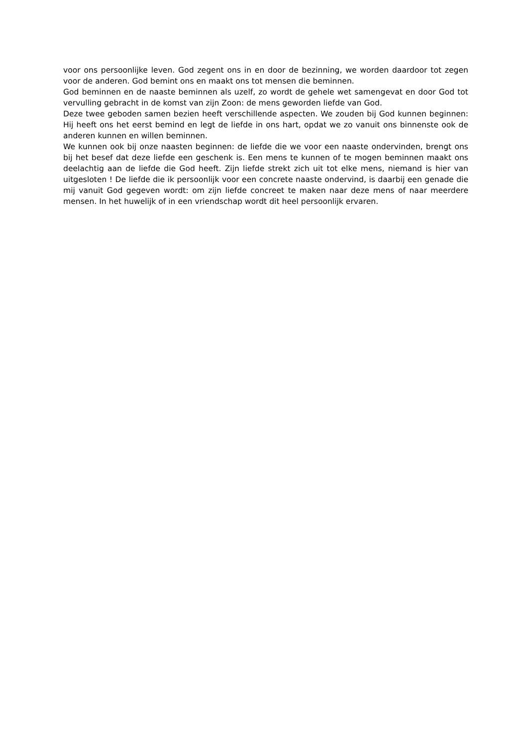voor ons persoonlijke leven. God zegent ons in en door de bezinning, we worden daardoor tot zegen voor de anderen. God bemint ons en maakt ons tot mensen die beminnen.
God beminnen en de naaste beminnen als uzelf, zo wordt de gehele wet samengevat en door God tot vervulling gebracht in de komst van zijn Zoon: de mens geworden liefde van God.
Deze twee geboden samen bezien heeft verschillende aspecten. We zouden bij God kunnen beginnen: Hij heeft ons het eerst bemind en legt de liefde in ons hart, opdat we zo vanuit ons binnenste ook de anderen kunnen en willen beminnen.
We kunnen ook bij onze naasten beginnen: de liefde die we voor een naaste ondervinden, brengt ons bij het besef dat deze liefde een geschenk is. Een mens te kunnen of te mogen beminnen maakt ons deelachtig aan de liefde die God heeft. Zijn liefde strekt zich uit tot elke mens, niemand is hier van uitgesloten ! De liefde die ik persoonlijk voor een concrete naaste ondervind, is daarbij een genade die mij vanuit God gegeven wordt: om zijn liefde concreet te maken naar deze mens of naar meerdere mensen. In het huwelijk of in een vriendschap wordt dit heel persoonlijk ervaren.